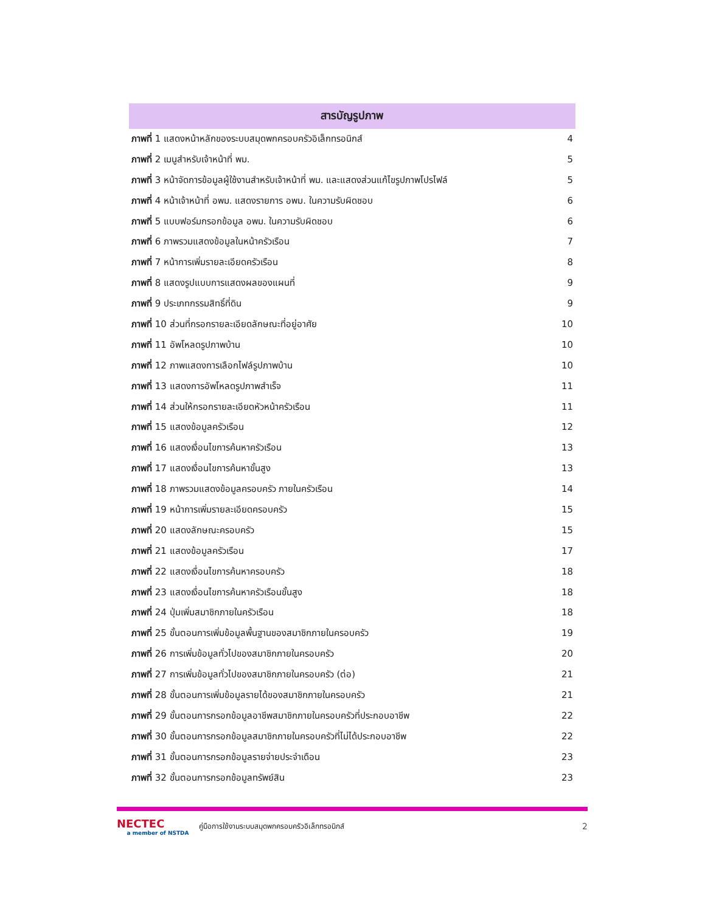สารบัญรูปภาพ
ภาพที่ 1 แสดงหน้าหลักของระบบสมุดพกครอบครัวอิเล็กทรอนิกส์ 4
ภาพที่ 2 เมนูสำหรับเจ้าหน้าที่ พม. 5
ภาพที่ 3 หน้าจัดการข้อมูลผู้ใช้งานสำหรับเจ้าหน้าที่ พม. และแสดงส่วนแก้ไขรูปภาพโปรไฟล์ 5
ภาพที่ 4 หน้าเจ้าหน้าที่ อพม. แสดงรายการ อพม. ในความรับผิดชอบ 6
ภาพที่ 5 แบบฟอร์มกรอกข้อมูล อพม. ในความรับผิดชอบ 6
ภาพที่ 6 ภาพรวมแสดงข้อมูลในหน้าครัวเรือน 7
ภาพที่ 7 หน้าการเพิ่มรายละเอียดครัวเรือน 8
ภาพที่ 8 แสดงรูปแบบการแสดงผลของแผนที่ 9
ภาพที่ 9 ประเภทกรรมสิทธิ์ที่ดิน 9
ภาพที่ 10 ส่วนที่กรอกรายละเอียดลักษณะที่อยู่อาศัย 10
ภาพที่ 11 อัพโหลดรูปภาพบ้าน 10
ภาพที่ 12 ภาพแสดงการเลือกไฟล์รูปภาพบ้าน 10
ภาพที่ 13 แสดงการอัพโหลดรูปภาพสำเร็จ 11
ภาพที่ 14 ส่วนให้กรอกรายละเอียดหัวหน้าครัวเรือน 11
ภาพที่ 15 แสดงข้อมูลครัวเรือน 12
ภาพที่ 16 แสดงเงื่อนไขการค้นหาครัวเรือน 13
ภาพที่ 17 แสดงเงื่อนไขการค้นหาขั้นสูง 13
ภาพที่ 18 ภาพรวมแสดงข้อมูลครอบครัว ภายในครัวเรือน 14
ภาพที่ 19 หน้าการเพิ่มรายละเอียดครอบครัว 15
ภาพที่ 20 แสดงลักษณะครอบครัว 15
ภาพที่ 21 แสดงข้อมูลครัวเรือน 17
ภาพที่ 22 แสดงเงื่อนไขการค้นหาครอบครัว 18
ภาพที่ 23 แสดงเงื่อนไขการค้นหาครัวเรือนขั้นสูง 18
ภาพที่ 24 ปุ่มเพิ่มสมาชิกภายในครัวเรือน 18
ภาพที่ 25 ขั้นตอนการเพิ่มข้อมูลพื้นฐานของสมาชิกภายในครอบครัว 19
ภาพที่ 26 การเพิ่มข้อมูลทั่วไปของสมาชิกภายในครอบครัว 20
ภาพที่ 27 การเพิ่มข้อมูลทั่วไปของสมาชิกภายในครอบครัว (ต่อ) 21
ภาพที่ 28 ขั้นตอนการเพิ่มข้อมูลรายได้ของสมาชิกภายในครอบครัว 21
ภาพที่ 29 ขั้นตอนการกรอกข้อมูลอาชีพสมาชิกภายในครอบครัวที่ประกอบอาชีพ 22
ภาพที่ 30 ขั้นตอนการกรอกข้อมูลสมาชิกภายในครอบครัวที่ไม่ได้ประกอบอาชีพ 22
ภาพที่ 31 ขั้นตอนการกรอกข้อมูลรายจ่ายประจำเดือน 23
ภาพที่ 32 ขั้นตอนการกรอกข้อมูลทรัพย์สิน 23
NECTEC
a member of NSTDA
คู่มือการใช้งานระบบสมุดพกครอบครัวอิเล็กทรอนิกส์ 2